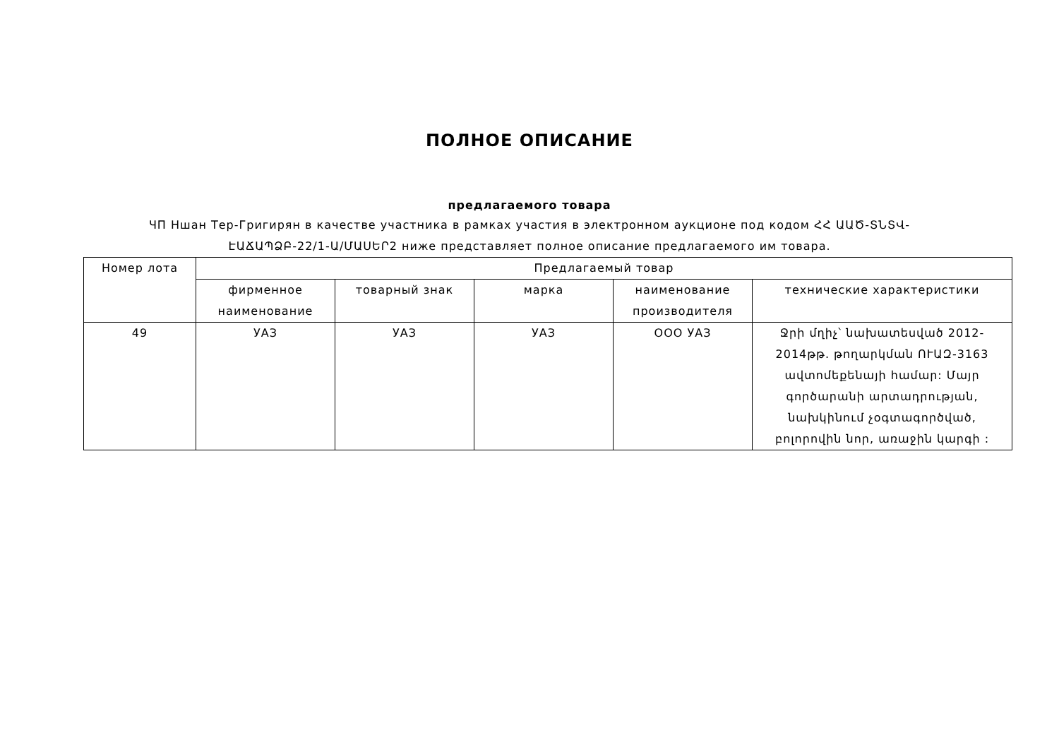ПОЛНОЕ ОПИСАНИЕ
предлагаемого товара
ЧП Ншан Тер-Григирян в качестве участника в рамках участия в электронном аукционе под кодом ՀՀ ԱԱԾ-ՏՆՏՎ-ԷԱՃԱՊՁԲ-22/1-Ա/ՄԱՍԵՐ2 ниже представляет полное описание предлагаемого им товара.
| Номер лота | Предлагаемый товар | | | | |
| --- | --- | --- | --- | --- | --- |
| | фирменное наименование | товарный знак | марка | наименование производителя | технические характеристики |
| 49 | УАЗ | УАЗ | УАЗ | ООО УАЗ | Ջրի մղիչ՝ նախատեսված 2012-2014թթ. թողարկման ՈՒԱԶ-3163 ավտոմեքենայի համար: Մայր գործարանի արտադրության, նախկինում չօգտագործված, բոլորովին նոր, առաջին կարգի : |